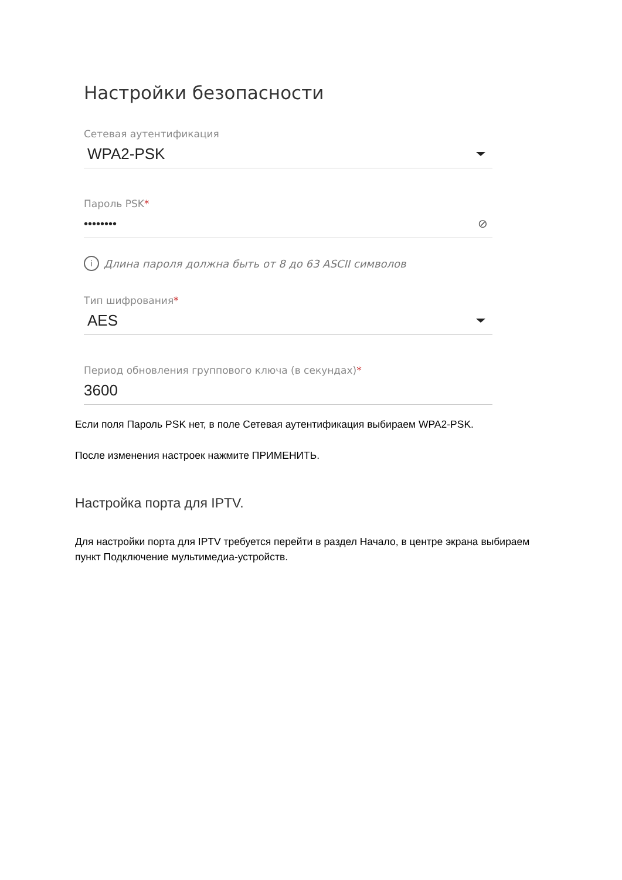Настройки безопасности
Сетевая аутентификация
WPA2-PSK
Пароль PSK*
•••••••• ⊘
i Длина пароля должна быть от 8 до 63 ASCII символов
Тип шифрования*
AES
Период обновления группового ключа (в секундах)*
3600
Если поля Пароль PSK нет, в поле Сетевая аутентификация выбираем WPA2-PSK.
После изменения настроек нажмите ПРИМЕНИТЬ.
Настройка порта для IPTV.
Для настройки порта для IPTV требуется перейти в раздел Начало, в центре экрана выбираем пункт Подключение мультимедиа-устройств.